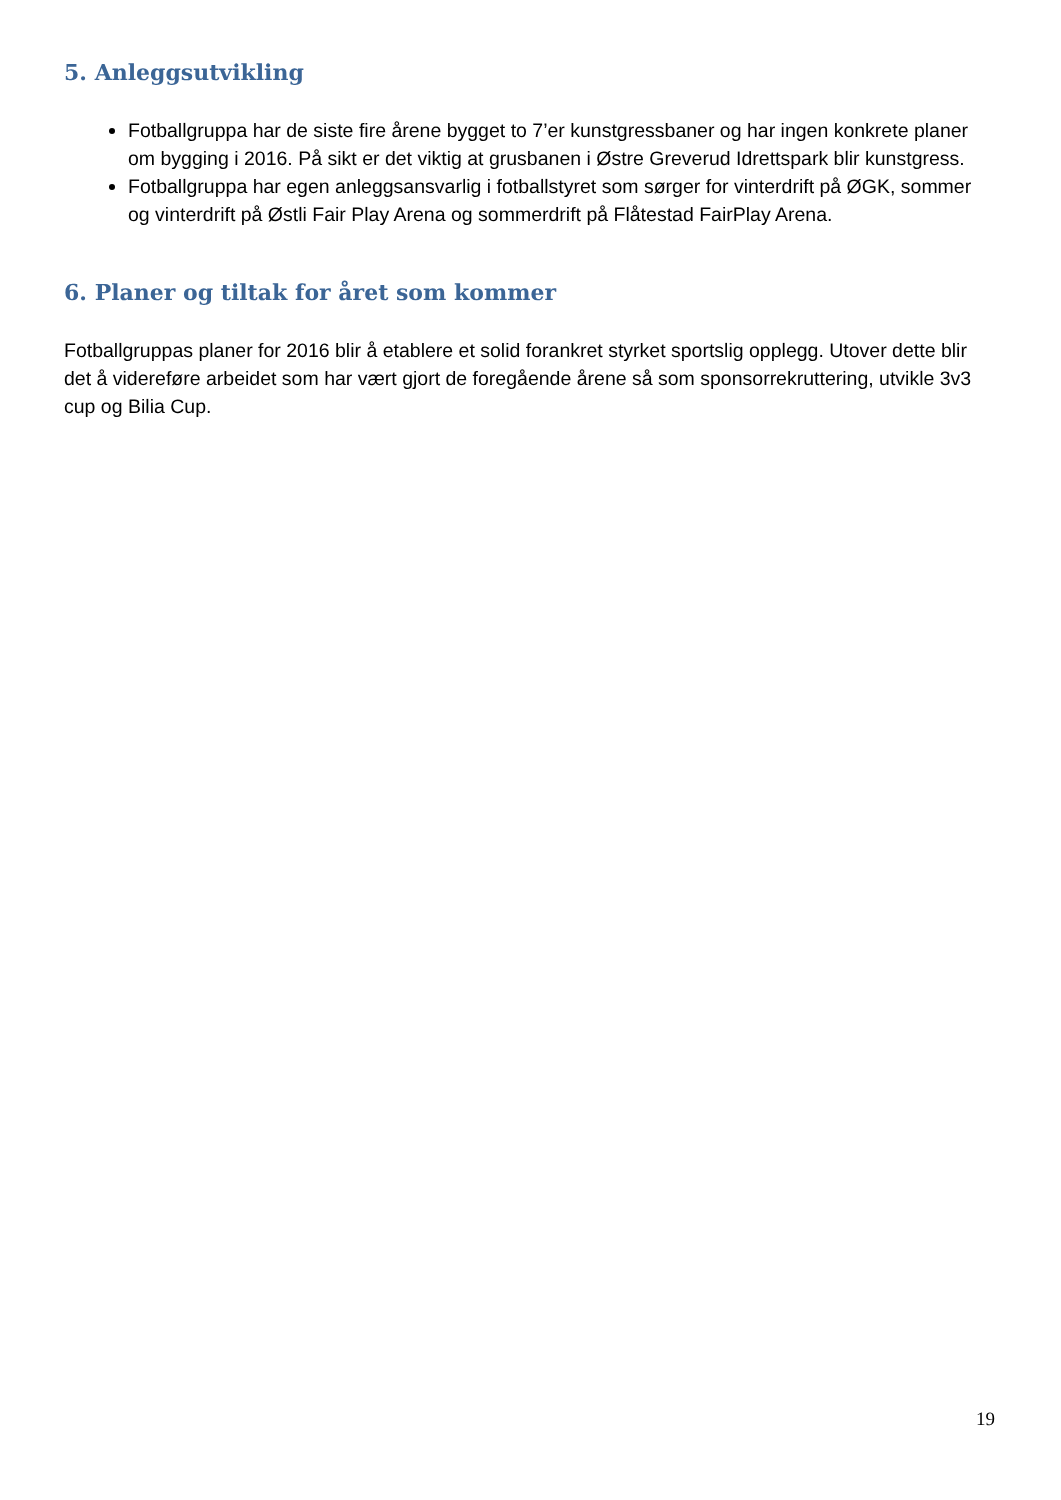5. Anleggsutvikling
Fotballgruppa har de siste fire årene bygget to 7’er kunstgressbaner og har ingen konkrete planer om bygging i 2016. På sikt er det viktig at grusbanen i Østre Greverud Idrettspark blir kunstgress.
Fotballgruppa har egen anleggsansvarlig i fotballstyret som sørger for vinterdrift på ØGK, sommer og vinterdrift på Østli Fair Play Arena og sommerdrift på Flåtestad FairPlay Arena.
6. Planer og tiltak for året som kommer
Fotballgruppas planer for 2016 blir å etablere et solid forankret styrket sportslig opplegg. Utover dette blir det å videreføre arbeidet som har vært gjort de foregående årene så som sponsorrekruttering, utvikle 3v3 cup og Bilia Cup.
19